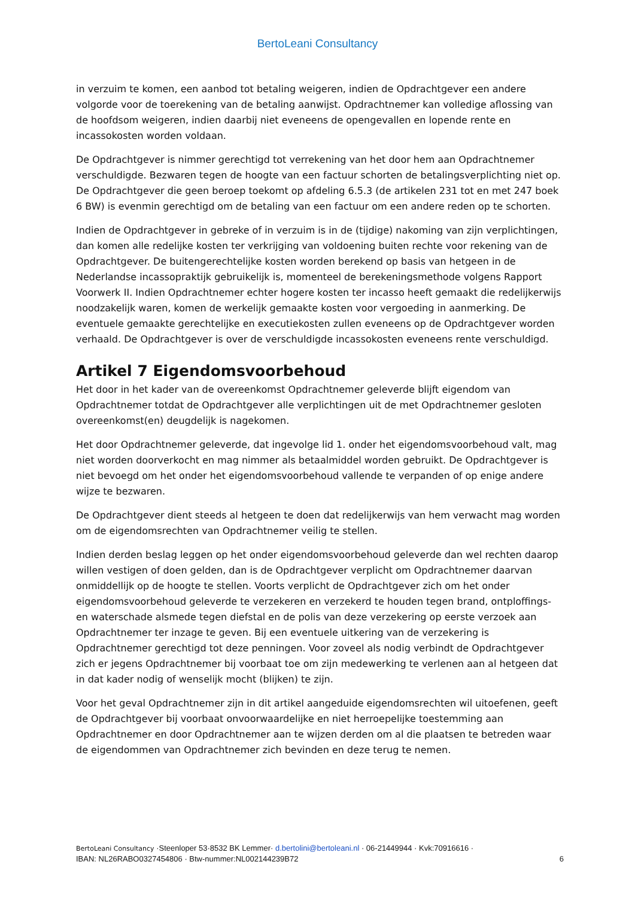BertoLeani Consultancy
in verzuim te komen, een aanbod tot betaling weigeren, indien de Opdrachtgever een andere volgorde voor de toerekening van de betaling aanwijst. Opdrachtnemer kan volledige aflossing van de hoofdsom weigeren, indien daarbij niet eveneens de opengevallen en lopende rente en incassokosten worden voldaan.
De Opdrachtgever is nimmer gerechtigd tot verrekening van het door hem aan Opdrachtnemer verschuldigde. Bezwaren tegen de hoogte van een factuur schorten de betalingsverplichting niet op. De Opdrachtgever die geen beroep toekomt op afdeling 6.5.3 (de artikelen 231 tot en met 247 boek 6 BW) is evenmin gerechtigd om de betaling van een factuur om een andere reden op te schorten.
Indien de Opdrachtgever in gebreke of in verzuim is in de (tijdige) nakoming van zijn verplichtingen, dan komen alle redelijke kosten ter verkrijging van voldoening buiten rechte voor rekening van de Opdrachtgever. De buitengerechtelijke kosten worden berekend op basis van hetgeen in de Nederlandse incassopraktijk gebruikelijk is, momenteel de berekeningsmethode volgens Rapport Voorwerk II. Indien Opdrachtnemer echter hogere kosten ter incasso heeft gemaakt die redelijkerwijs noodzakelijk waren, komen de werkelijk gemaakte kosten voor vergoeding in aanmerking. De eventuele gemaakte gerechtelijke en executiekosten zullen eveneens op de Opdrachtgever worden verhaald. De Opdrachtgever is over de verschuldigde incassokosten eveneens rente verschuldigd.
Artikel 7 Eigendomsvoorbehoud
Het door in het kader van de overeenkomst Opdrachtnemer geleverde blijft eigendom van Opdrachtnemer totdat de Opdrachtgever alle verplichtingen uit de met Opdrachtnemer gesloten overeenkomst(en) deugdelijk is nagekomen.
Het door Opdrachtnemer geleverde, dat ingevolge lid 1. onder het eigendomsvoorbehoud valt, mag niet worden doorverkocht en mag nimmer als betaalmiddel worden gebruikt. De Opdrachtgever is niet bevoegd om het onder het eigendomsvoorbehoud vallende te verpanden of op enige andere wijze te bezwaren.
De Opdrachtgever dient steeds al hetgeen te doen dat redelijkerwijs van hem verwacht mag worden om de eigendomsrechten van Opdrachtnemer veilig te stellen.
Indien derden beslag leggen op het onder eigendomsvoorbehoud geleverde dan wel rechten daarop willen vestigen of doen gelden, dan is de Opdrachtgever verplicht om Opdrachtnemer daarvan onmiddellijk op de hoogte te stellen. Voorts verplicht de Opdrachtgever zich om het onder eigendomsvoorbehoud geleverde te verzekeren en verzekerd te houden tegen brand, ontploffings- en waterschade alsmede tegen diefstal en de polis van deze verzekering op eerste verzoek aan Opdrachtnemer ter inzage te geven. Bij een eventuele uitkering van de verzekering is Opdrachtnemer gerechtigd tot deze penningen. Voor zoveel als nodig verbindt de Opdrachtgever zich er jegens Opdrachtnemer bij voorbaat toe om zijn medewerking te verlenen aan al hetgeen dat in dat kader nodig of wenselijk mocht (blijken) te zijn.
Voor het geval Opdrachtnemer zijn in dit artikel aangeduide eigendomsrechten wil uitoefenen, geeft de Opdrachtgever bij voorbaat onvoorwaardelijke en niet herroepelijke toestemming aan Opdrachtnemer en door Opdrachtnemer aan te wijzen derden om al die plaatsen te betreden waar de eigendommen van Opdrachtnemer zich bevinden en deze terug te nemen.
BertoLeani Consultancy ·Steenloper 53·8532 BK Lemmer· d.bertolini@bertoleani.nl · 06-21449944 · Kvk:70916616 ·
IBAN: NL26RABO0327454806 · Btw-nummer:NL002144239B72 6